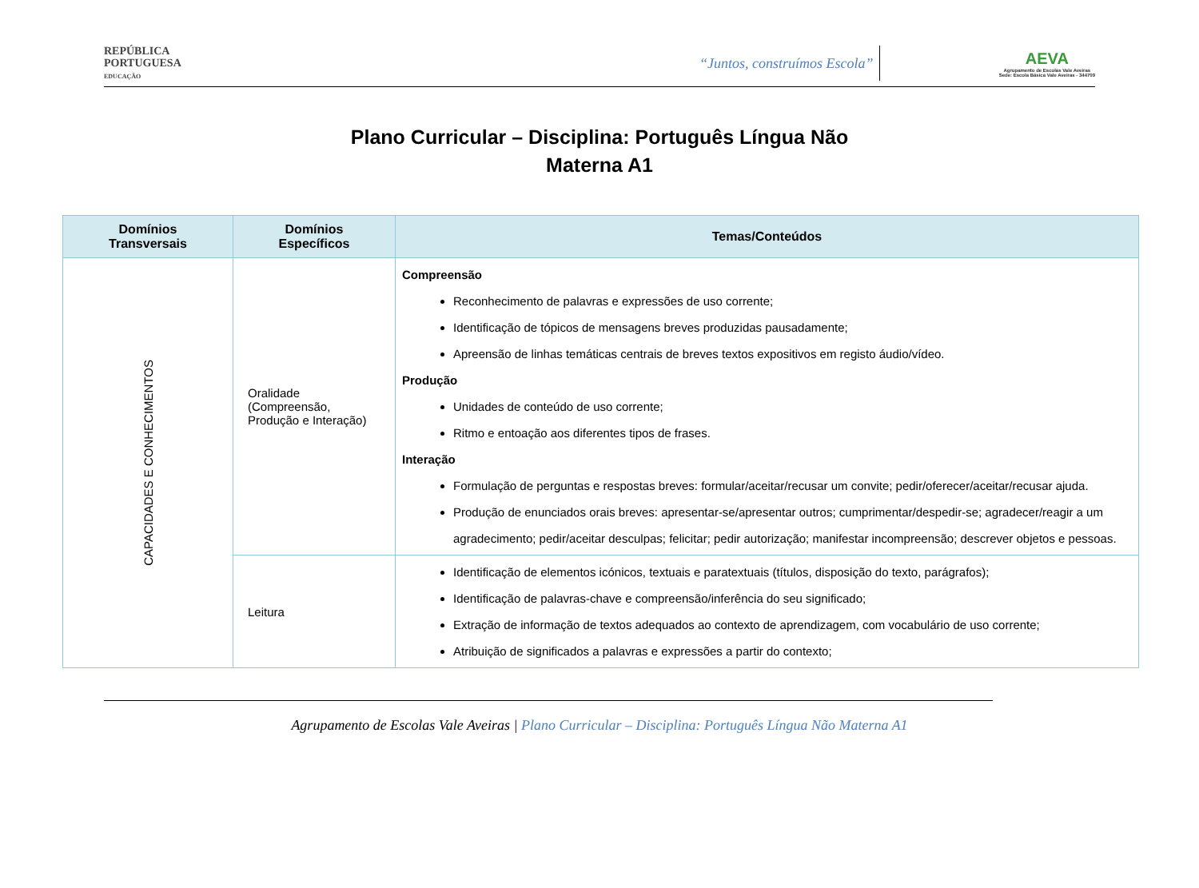REPÚBLICA
PORTUGUESA
EDUCAÇÃO
“Juntos, construímos Escola”
AEVA
Agrupamento de Escolas Vale Aveiras
Sede: Escola Básica Vale Aveiras - 344709
Plano Curricular – Disciplina: Português Língua Não
Materna A1
| Domínios Transversais | Domínios Específicos | Temas/Conteúdos |
| --- | --- | --- |
| CAPACIDADES E CONHECIMENTOS | Oralidade (Compreensão, Produção e Interação) | Compreensão Reconhecimento de palavras e expressões de uso corrente; Identificação de tópicos de mensagens breves produzidas pausadamente; Apreensão de linhas temáticas centrais de breves textos expositivos em registo áudio/vídeo. Produção Unidades de conteúdo de uso corrente; Ritmo e entoação aos diferentes tipos de frases. Interação Formulação de perguntas e respostas breves: formular/aceitar/recusar um convite; pedir/oferecer/aceitar/recusar ajuda. Produção de enunciados orais breves: apresentar-se/apresentar outros; cumprimentar/despedir-se; agradecer/reagir a um agradecimento; pedir/aceitar desculpas; felicitar; pedir autorização; manifestar incompreensão; descrever objetos e pessoas. |
| | Leitura | Identificação de elementos icónicos, textuais e paratextuais (títulos, disposição do texto, parágrafos); Identificação de palavras-chave e compreensão/inferência do seu significado; Extração de informação de textos adequados ao contexto de aprendizagem, com vocabulário de uso corrente; Atribuição de significados a palavras e expressões a partir do contexto; |
Agrupamento de Escolas Vale Aveiras | Plano Curricular – Disciplina: Português Língua Não Materna A1